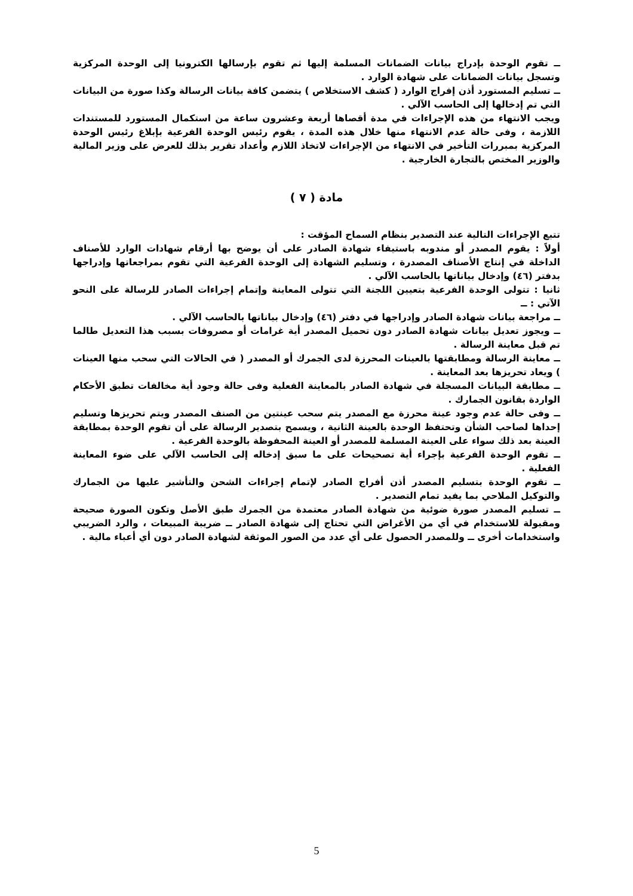ــ تقوم الوحدة بإدراج بيانات الضمانات المسلمة إليها ثم تقوم بإرسالها الكترونيا إلى الوحدة المركزية وتسجل بيانات الضمانات على شهادة الوارد .
ــ تسليم المستورد أذن إفراج الوارد ( كشف الاستخلاص ) يتضمن كافة بيانات الرسالة وكذا صورة من البيانات التي تم إدخالها إلى الحاسب الآلي .
ويجب الانتهاء من هذه الإجراءات في مدة أقصاها أربعة وعشرون ساعة من استكمال المستورد للمستندات اللازمة ، وفى حالة عدم الانتهاء منها خلال هذه المدة ، يقوم رئيس الوحدة الفرعية بإبلاغ رئيس الوحدة المركزية بمبررات التأخير في الانتهاء من الإجراءات لاتخاذ اللازم وأعداد تقرير بذلك للعرض على وزير المالية والوزير المختص بالتجارة الخارجية .
مادة ( ٧ )
تتبع الإجراءات التالية عند التصدير بنظام السماح المؤقت :
أولاً : يقوم المصدر أو مندوبه باستيفاء شهادة الصادر على أن يوضح بها أرقام شهادات الوارد للأصناف الداخلة في إنتاج الأصناف المصدرة ، وتسليم الشهادة إلى الوحدة الفرعية التي تقوم بمراجعاتها وإدراجها بدفتر (٤٦) وإدخال بياناتها بالحاسب الآلي .
ثانيا : تتولى الوحدة الفرعية بتعيين اللجنة التي تتولى المعاينة وإتمام إجراءات الصادر للرسالة على النحو الآتي : ــ
ــ مراجعة بيانات شهادة الصادر وإدراجها في دفتر (٤٦) وإدخال بياناتها بالحاسب الآلي .
ــ ويجوز تعديل بيانات شهادة الصادر دون تحميل المصدر أية غرامات أو مصروفات بسبب هذا التعديل طالما تم قبل معاينة الرسالة .
ــ معاينة الرسالة ومطابقتها بالعينات المحرزة لدى الجمرك أو المصدر ( في الحالات التي سحب منها العينات ) ويعاد تحريزها بعد المعاينة .
ــ مطابقة البيانات المسجلة في شهادة الصادر بالمعاينة الفعلية وفى حالة وجود أية مخالفات تطبق الأحكام الواردة بقانون الجمارك .
ــ وفى حالة عدم وجود عينة محرزة مع المصدر يتم سحب عينتين من الصنف المصدر ويتم تحريزها وتسليم إحداها لصاحب الشأن وتحتفظ الوحدة بالعينة الثانية ، ويسمح بتصدير الرسالة على أن تقوم الوحدة بمطابقة العينة بعد ذلك سواء على العينة المسلمة للمصدر أو العينة المحفوظة بالوحدة الفرعية .
ــ تقوم الوحدة الفرعية بإجراء أية تصحيحات على ما سبق إدخاله إلى الحاسب الآلي على ضوء المعاينة الفعلية .
ــ تقوم الوحدة بتسليم المصدر أذن أفراج الصادر لإتمام إجراءات الشحن والتأشير عليها من الجمارك والتوكيل الملاحي بما يفيد تمام التصدير .
ــ تسليم المصدر صورة ضوئية من شهادة الصادر معتمدة من الجمرك طبق الأصل وتكون الصورة صحيحة ومقبولة للاستخدام في أي من الأغراض التي تحتاج إلى شهادة الصادر ــ ضريبة المبيعات ، والرد الضريبي واستخدامات أخرى ــ وللمصدر الحصول على أي عدد من الصور الموثقة لشهادة الصادر دون أي أعباء مالية .
5